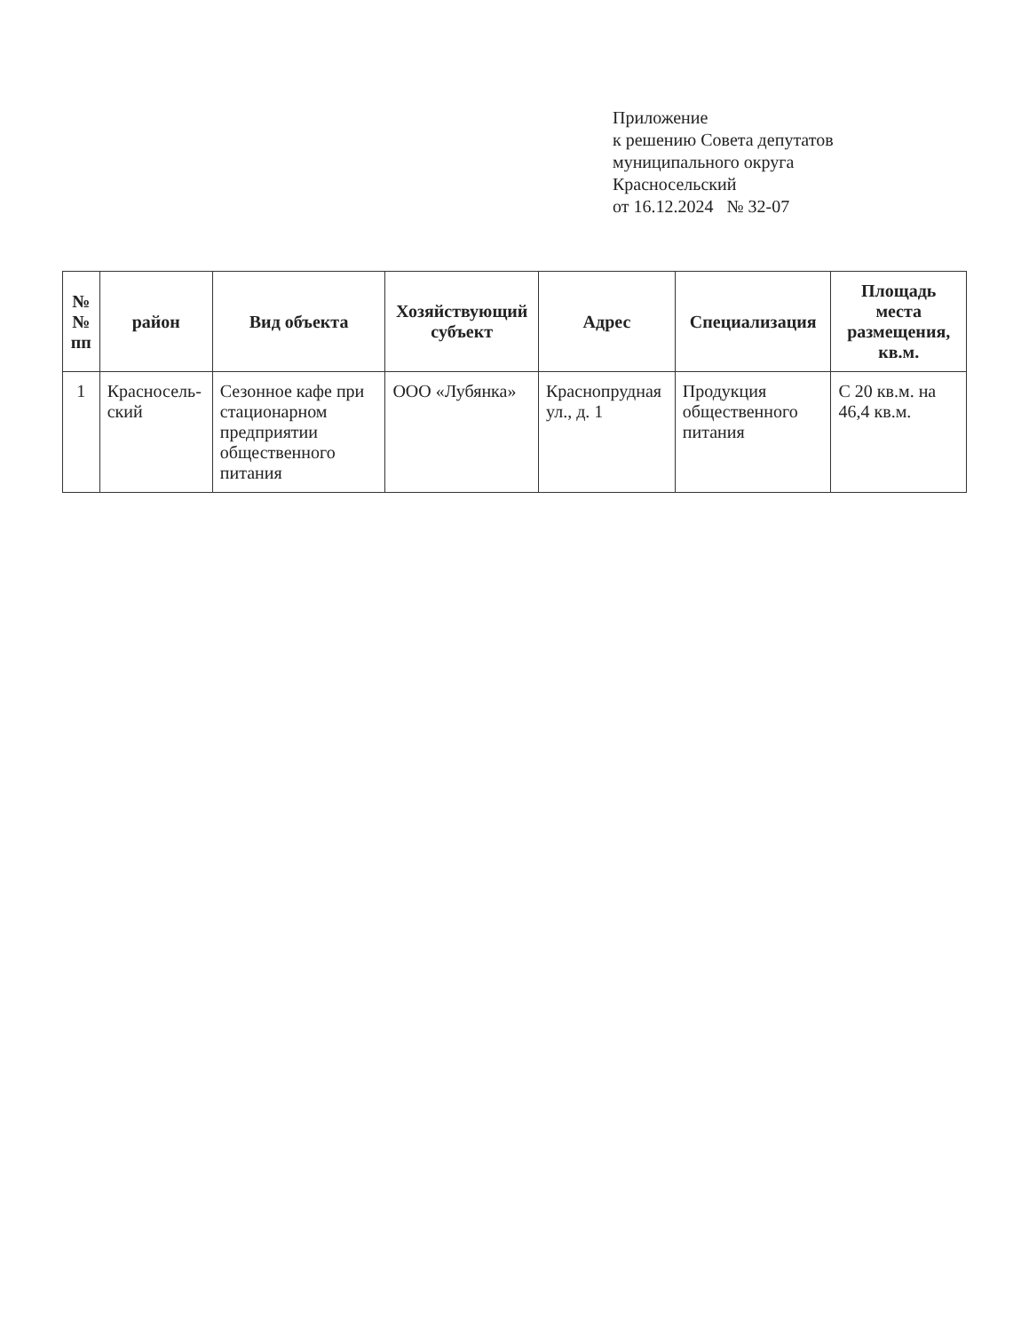Приложение
к решению Совета депутатов
муниципального округа
Красносельский
от 16.12.2024 № 32-07
| №№ пп | район | Вид объекта | Хозяйствующий субъект | Адрес | Специализация | Площадь места размещения, кв.м. |
| --- | --- | --- | --- | --- | --- | --- |
| 1 | Красносель-ский | Сезонное кафе при стационарном предприятии общественного питания | ООО «Лубянка» | Краснопрудная ул., д. 1 | Продукция общественного питания | С 20 кв.м. на 46,4 кв.м. |